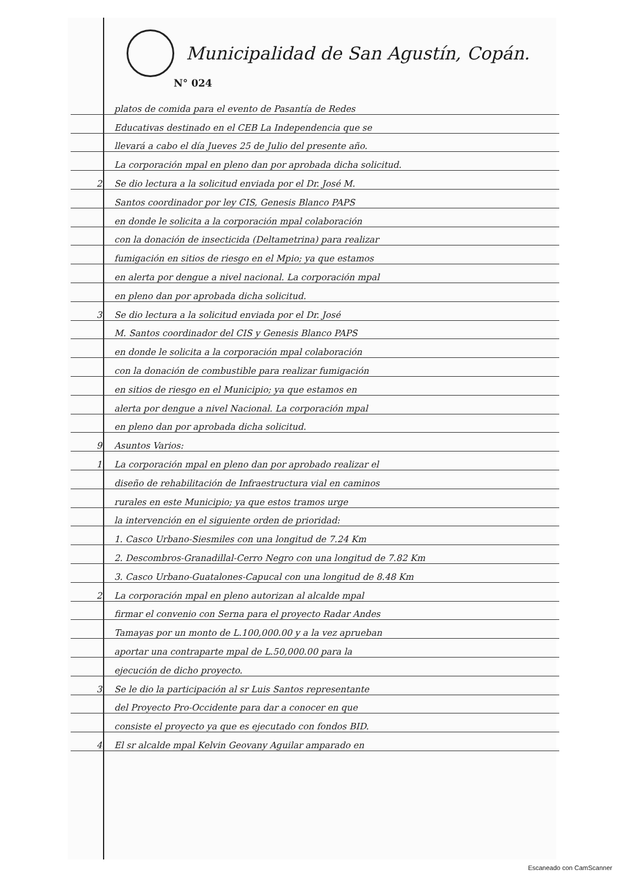Municipalidad de San Agustín, Copán.
N° 024
platos de comida para el evento de Pasantía de Redes
Educativas destinado en el CEB La Independencia que se
llevará a cabo el día Jueves 25 de Julio del presente año.
La corporación mpal en pleno dan por aprobada dicha solicitud.
2. Se dio lectura a la solicitud enviada por el Dr. José M.
Santos coordinador por ley CIS, Genesis Blanco PAPS
en donde le solicita a la corporación mpal colaboración
con la donación de insecticida (Deltametrina) para realizar
fumigación en sitios de riesgo en el Mpio; ya que estamos
en alerta por dengue a nivel nacional. La corporación mpal
en pleno dan por aprobada dicha solicitud.
3. Se dio lectura a la solicitud enviada por el Dr. José
M. Santos coordinador del CIS y Genesis Blanco PAPS
en donde le solicita a la corporación mpal colaboración
con la donación de combustible para realizar fumigación
en sitios de riesgo en el Municipio; ya que estamos en
alerta por dengue a nivel Nacional. La corporación mpal
en pleno dan por aprobada dicha solicitud.
9. Asuntos Varios:
1. La corporación mpal en pleno dan por aprobado realizar el
diseño de rehabilitación de Infraestructura vial en caminos
rurales en este Municipio; ya que estos tramos urge
la intervención en el siguiente orden de prioridad:
1. Casco Urbano-Siesmiles con una longitud de 7.24 Km
2. Descombros-Granadillal-Cerro Negro con una longitud de 7.82 Km
3. Casco Urbano-Guatalones-Capucal con una longitud de 8.48 Km
2. La corporación mpal en pleno autorizan al alcalde mpal
firmar el convenio con Serna para el proyecto Radar Andes
Tamayas por un monto de L.100,000.00 y a la vez aprueban
aportar una contraparte mpal de L.50,000.00 para la
ejecución de dicho proyecto.
3. Se le dio la participación al sr Luis Santos representante
del Proyecto Pro-Occidente para dar a conocer en que
consiste el proyecto ya que es ejecutado con fondos BID.
4. El sr alcalde mpal Kelvin Geovany Aguilar amparado en
Escaneado con CamScanner